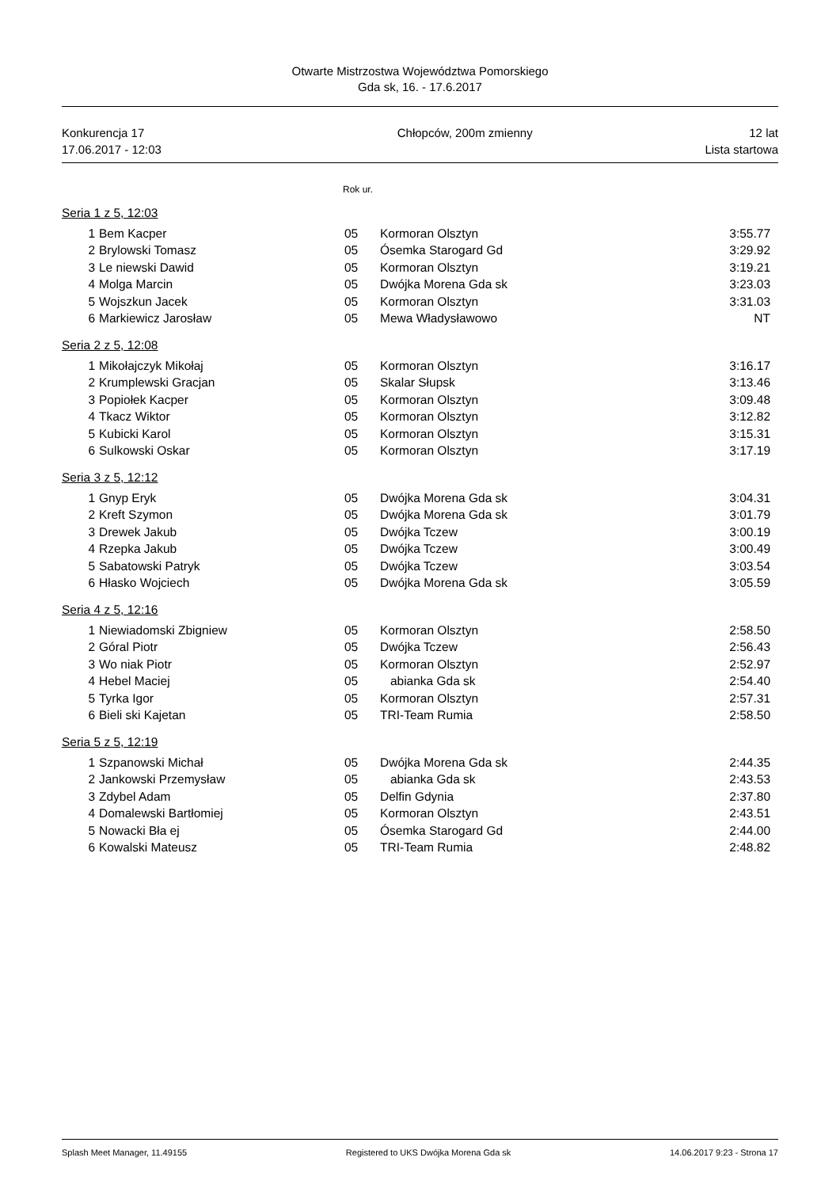Otwarte Mistrzostwa Województwa Pomorskiego
Gda sk, 16. - 17.6.2017
Konkurencja 17
17.06.2017 - 12:03
Chłopców, 200m zmienny 12 lat
Lista startowa
Rok ur.
Seria 1 z 5, 12:03
| 1 | Bem Kacper | 05 | Kormoran Olsztyn | 3:55.77 |
| 2 | Brylowski Tomasz | 05 | Ósemka Starogard Gd | 3:29.92 |
| 3 | Le niewski Dawid | 05 | Kormoran Olsztyn | 3:19.21 |
| 4 | Molga Marcin | 05 | Dwójka Morena Gda sk | 3:23.03 |
| 5 | Wojszkun Jacek | 05 | Kormoran Olsztyn | 3:31.03 |
| 6 | Markiewicz Jarosław | 05 | Mewa Władysławowo | NT |
Seria 2 z 5, 12:08
| 1 | Mikołajczyk Mikołaj | 05 | Kormoran Olsztyn | 3:16.17 |
| 2 | Krumplewski Gracjan | 05 | Skalar Słupsk | 3:13.46 |
| 3 | Popiołek Kacper | 05 | Kormoran Olsztyn | 3:09.48 |
| 4 | Tkacz Wiktor | 05 | Kormoran Olsztyn | 3:12.82 |
| 5 | Kubicki Karol | 05 | Kormoran Olsztyn | 3:15.31 |
| 6 | Sulkowski Oskar | 05 | Kormoran Olsztyn | 3:17.19 |
Seria 3 z 5, 12:12
| 1 | Gnyp Eryk | 05 | Dwójka Morena Gda sk | 3:04.31 |
| 2 | Kreft Szymon | 05 | Dwójka Morena Gda sk | 3:01.79 |
| 3 | Drewek Jakub | 05 | Dwójka Tczew | 3:00.19 |
| 4 | Rzepka Jakub | 05 | Dwójka Tczew | 3:00.49 |
| 5 | Sabatowski Patryk | 05 | Dwójka Tczew | 3:03.54 |
| 6 | Hłasko Wojciech | 05 | Dwójka Morena Gda sk | 3:05.59 |
Seria 4 z 5, 12:16
| 1 | Niewiadomski Zbigniew | 05 | Kormoran Olsztyn | 2:58.50 |
| 2 | Góral Piotr | 05 | Dwójka Tczew | 2:56.43 |
| 3 | Wo niak Piotr | 05 | Kormoran Olsztyn | 2:52.97 |
| 4 | Hebel Maciej | 05 | abianka Gda sk | 2:54.40 |
| 5 | Tyrka Igor | 05 | Kormoran Olsztyn | 2:57.31 |
| 6 | Bieli ski Kajetan | 05 | TRI-Team Rumia | 2:58.50 |
Seria 5 z 5, 12:19
| 1 | Szpanowski Michał | 05 | Dwójka Morena Gda sk | 2:44.35 |
| 2 | Jankowski Przemysław | 05 | abianka Gda sk | 2:43.53 |
| 3 | Zdybel Adam | 05 | Delfin Gdynia | 2:37.80 |
| 4 | Domalewski Bartłomiej | 05 | Kormoran Olsztyn | 2:43.51 |
| 5 | Nowacki Bła ej | 05 | Ósemka Starogard Gd | 2:44.00 |
| 6 | Kowalski Mateusz | 05 | TRI-Team Rumia | 2:48.82 |
Splash Meet Manager, 11.49155 Registered to UKS Dwójka Morena Gda sk 14.06.2017 9:23 - Strona 17